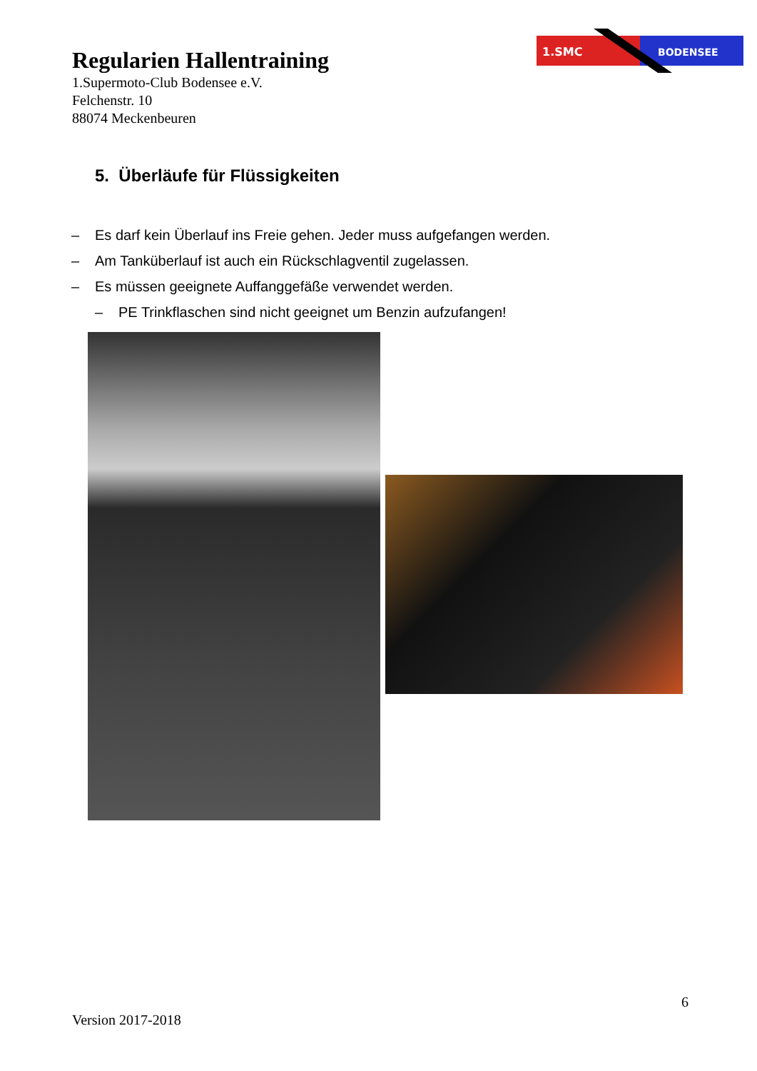Regularien Hallentraining
1.Supermoto-Club Bodensee e.V.
Felchenstr. 10
88074 Meckenbeuren
1.SMC
BODENSEE
5. Überläufe für Flüssigkeiten
– Es darf kein Überlauf ins Freie gehen. Jeder muss aufgefangen werden.
– Am Tanküberlauf ist auch ein Rückschlagventil zugelassen.
– Es müssen geeignete Auffanggefäße verwendet werden.
– PE Trinkflaschen sind nicht geeignet um Benzin aufzufangen!
6
Version 2017-2018